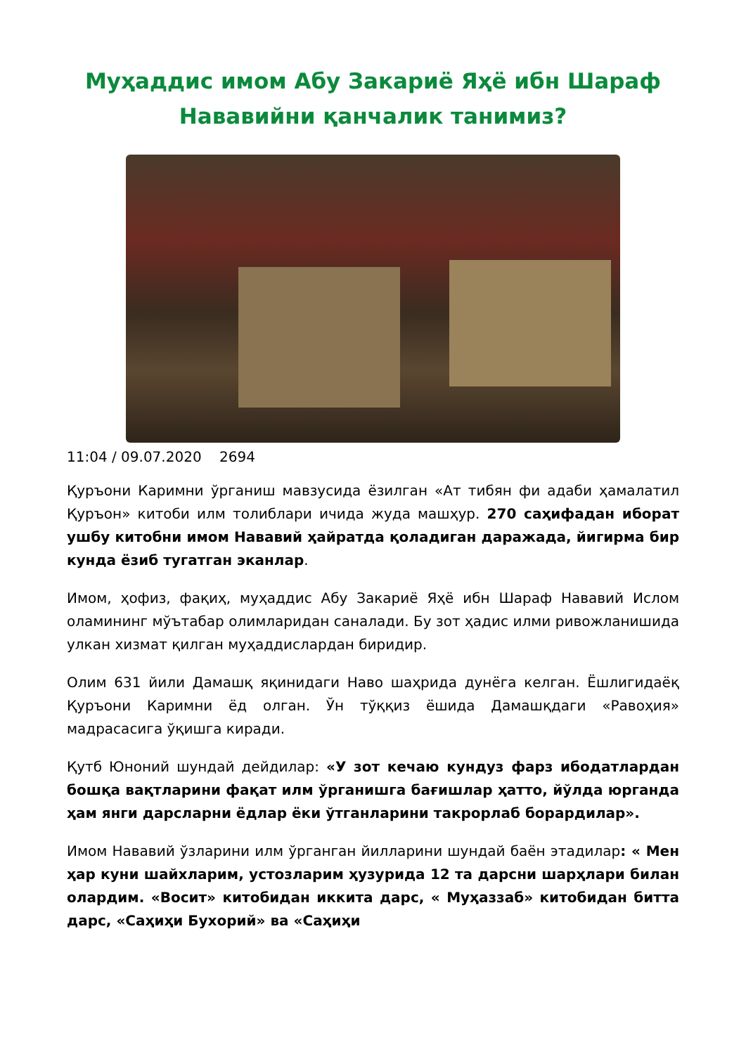Муҳаддис имом Абу Закариё Яҳё ибн Шараф Нававийни қанчалик танимиз?
11:04 / 09.07.2020 2694
Қуръони Каримни ўрганиш мавзусида ёзилган «Ат тибян фи адаби ҳамалатил Қуръон» китоби илм толиблари ичида жуда машҳур. 270 саҳифадан иборат ушбу китобни имом Нававий ҳайратда қоладиган даражада, йигирма бир кунда ёзиб тугатган эканлар.
Имом, ҳофиз, фақиҳ, муҳаддис Абу Закариё Яҳё ибн Шараф Нававий Ислом оламининг мўътабар олимларидан саналади. Бу зот ҳадис илми ривожланишида улкан хизмат қилган муҳаддислардан биридир.
Олим 631 йили Дамашқ яқинидаги Наво шаҳрида дунёга келган. Ёшлигидаёқ Қуръони Каримни ёд олган. Ўн тўққиз ёшида Дамашқдаги «Равоҳия» мадрасасига ўқишга киради.
Қутб Юноний шундай дейдилар: «У зот кечаю кундуз фарз ибодатлардан бошқа вақтларини фақат илм ўрганишга бағишлар ҳатто, йўлда юрганда ҳам янги дарсларни ёдлар ёки ўтганларини такрорлаб борардилар».
Имом Нававий ўзларини илм ўрганган йилларини шундай баён этадилар: « Мен ҳар куни шайхларим, устозларим ҳузурида 12 та дарсни шарҳлари билан олардим. «Восит» китобидан иккита дарс, « Муҳаззаб» китобидан битта дарс, «Саҳиҳи Бухорий» ва «Саҳиҳи